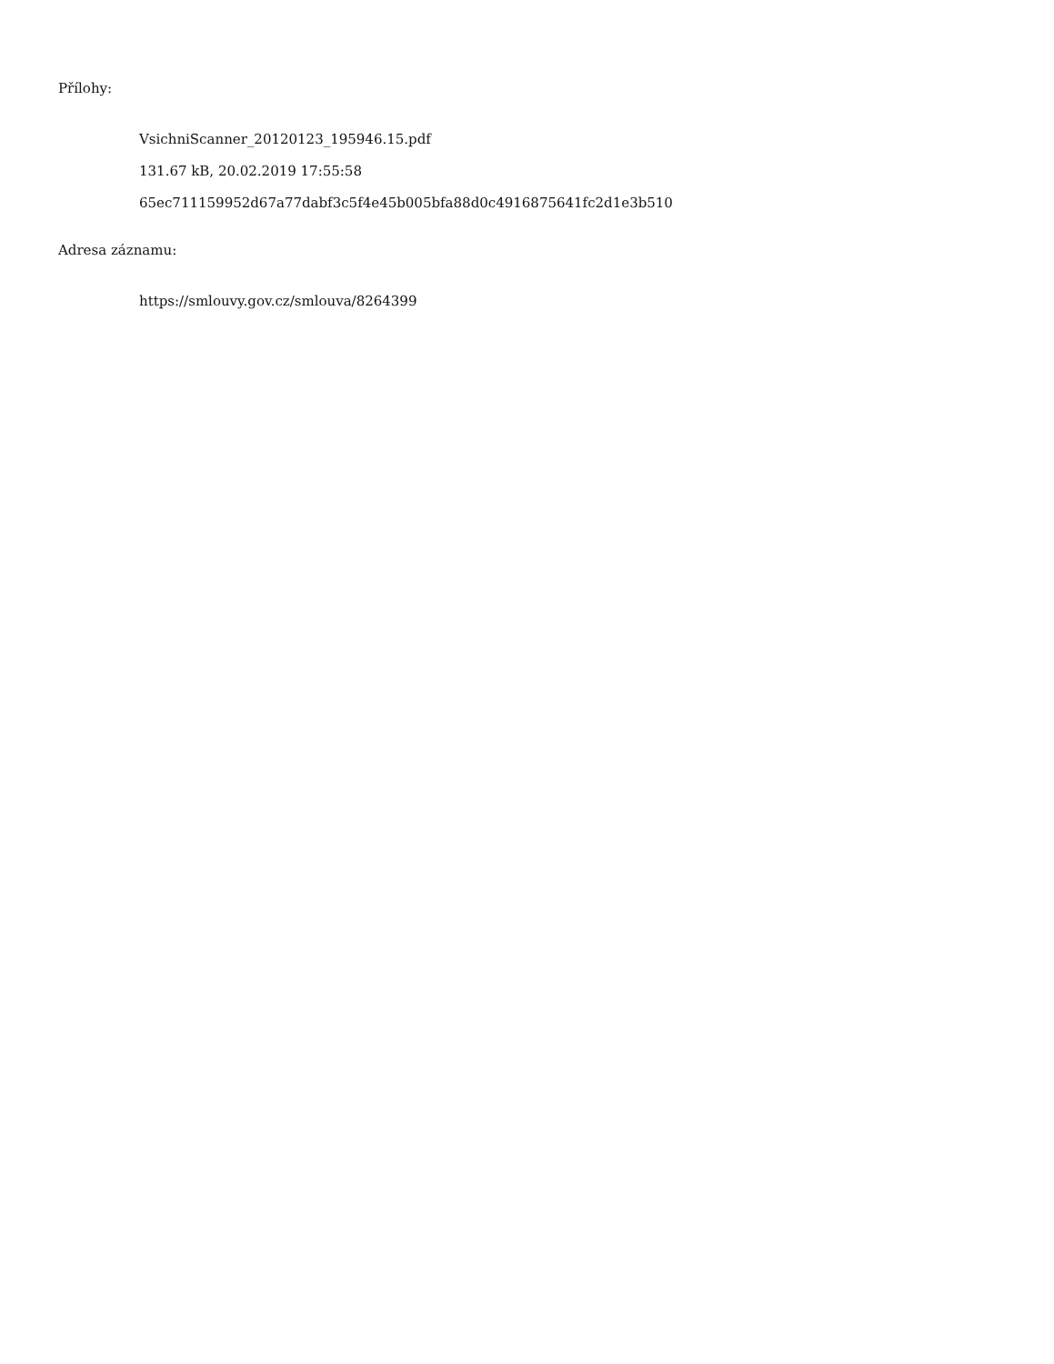Přílohy:
VsichniScanner_20120123_195946.15.pdf
131.67 kB, 20.02.2019 17:55:58
65ec711159952d67a77dabf3c5f4e45b005bfa88d0c4916875641fc2d1e3b510
Adresa záznamu:
https://smlouvy.gov.cz/smlouva/8264399